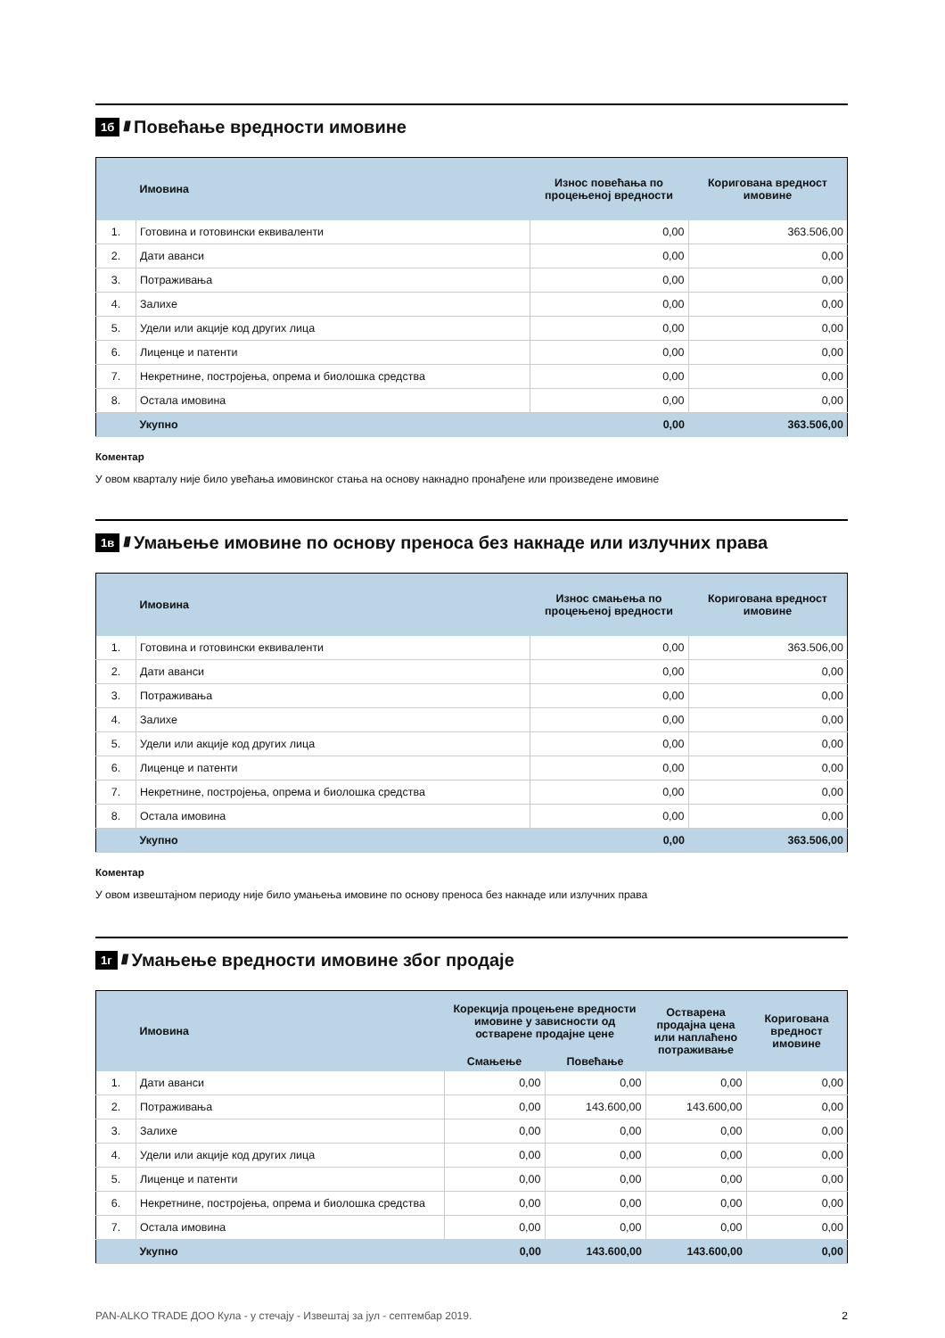1б //// Повећање вредности имовине
| | Имовина | Износ повећања по процењеној вредности | Коригована вредност имовине |
| --- | --- | --- | --- |
| 1. | Готовина и готовински еквиваленти | 0,00 | 363.506,00 |
| 2. | Дати аванси | 0,00 | 0,00 |
| 3. | Потраживања | 0,00 | 0,00 |
| 4. | Залихе | 0,00 | 0,00 |
| 5. | Удели или акције код других лица | 0,00 | 0,00 |
| 6. | Лиценце и патенти | 0,00 | 0,00 |
| 7. | Некретнине, постројења, опрема и биолошка средства | 0,00 | 0,00 |
| 8. | Остала имовина | 0,00 | 0,00 |
| | Укупно | 0,00 | 363.506,00 |
Коментар
У овом кварталу није било увећања имовинског стања на основу накнадно пронађене или произведене имовине
1в //// Умањење имовине по основу преноса без накнаде или излучних права
| | Имовина | Износ смањења по процењеној вредности | Коригована вредност имовине |
| --- | --- | --- | --- |
| 1. | Готовина и готовински еквиваленти | 0,00 | 363.506,00 |
| 2. | Дати аванси | 0,00 | 0,00 |
| 3. | Потраживања | 0,00 | 0,00 |
| 4. | Залихе | 0,00 | 0,00 |
| 5. | Удели или акције код других лица | 0,00 | 0,00 |
| 6. | Лиценце и патенти | 0,00 | 0,00 |
| 7. | Некретнине, постројења, опрема и биолошка средства | 0,00 | 0,00 |
| 8. | Остала имовина | 0,00 | 0,00 |
| | Укупно | 0,00 | 363.506,00 |
Коментар
У овом извештајном периоду није било умањења имовине по основу преноса без накнаде или излучних права
1г //// Умањење вредности имовине због продаје
| | Имовина | Корекција процењене вредности имовине у зависности од остварене продајне цене | | Остварена продајна цена или наплаћено потраживање | Коригована вредност имовине |
| --- | --- | --- | --- | --- | --- |
| | | Смањење | Повећање | | |
| 1. | Дати аванси | 0,00 | 0,00 | 0,00 | 0,00 |
| 2. | Потраживања | 0,00 | 143.600,00 | 143.600,00 | 0,00 |
| 3. | Залихе | 0,00 | 0,00 | 0,00 | 0,00 |
| 4. | Удели или акције код других лица | 0,00 | 0,00 | 0,00 | 0,00 |
| 5. | Лиценце и патенти | 0,00 | 0,00 | 0,00 | 0,00 |
| 6. | Некретнине, постројења, опрема и биолошка средства | 0,00 | 0,00 | 0,00 | 0,00 |
| 7. | Остала имовина | 0,00 | 0,00 | 0,00 | 0,00 |
| | Укупно | 0,00 | 143.600,00 | 143.600,00 | 0,00 |
PAN-ALKO TRADE ДОО Кула - у стечају - Извештај за јул - септембар 2019. 2